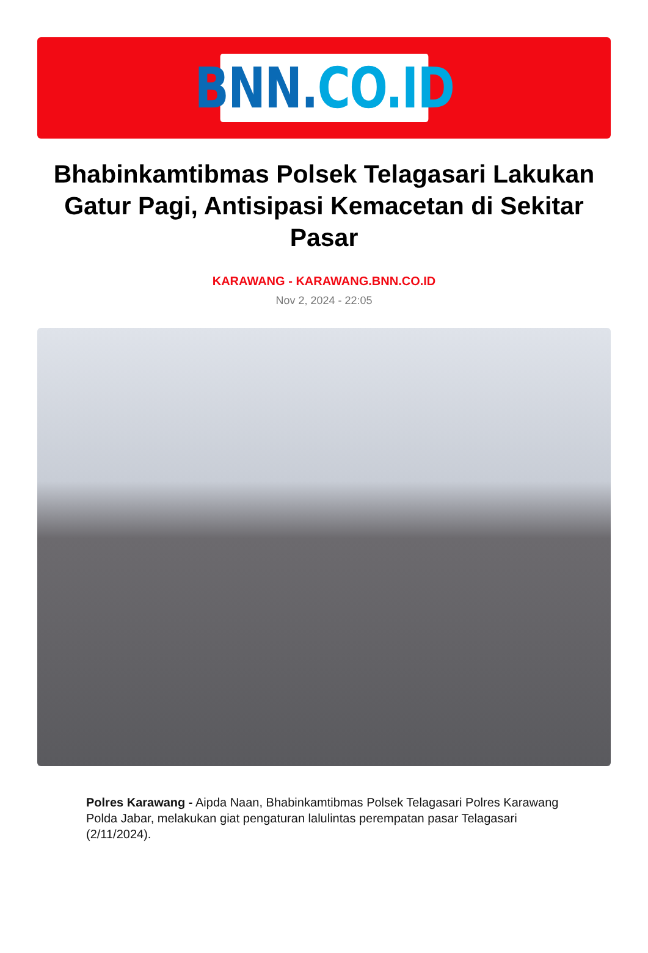BNN. CO.ID
Bhabinkamtibmas Polsek Telagasari Lakukan Gatur Pagi, Antisipasi Kemacetan di Sekitar Pasar
KARAWANG - KARAWANG.BNN.CO.ID
Nov 2, 2024 - 22:05
Polres Karawang - Aipda Naan, Bhabinkamtibmas Polsek Telagasari Polres Karawang Polda Jabar, melakukan giat pengaturan lalulintas perempatan pasar Telagasari (2/11/2024).